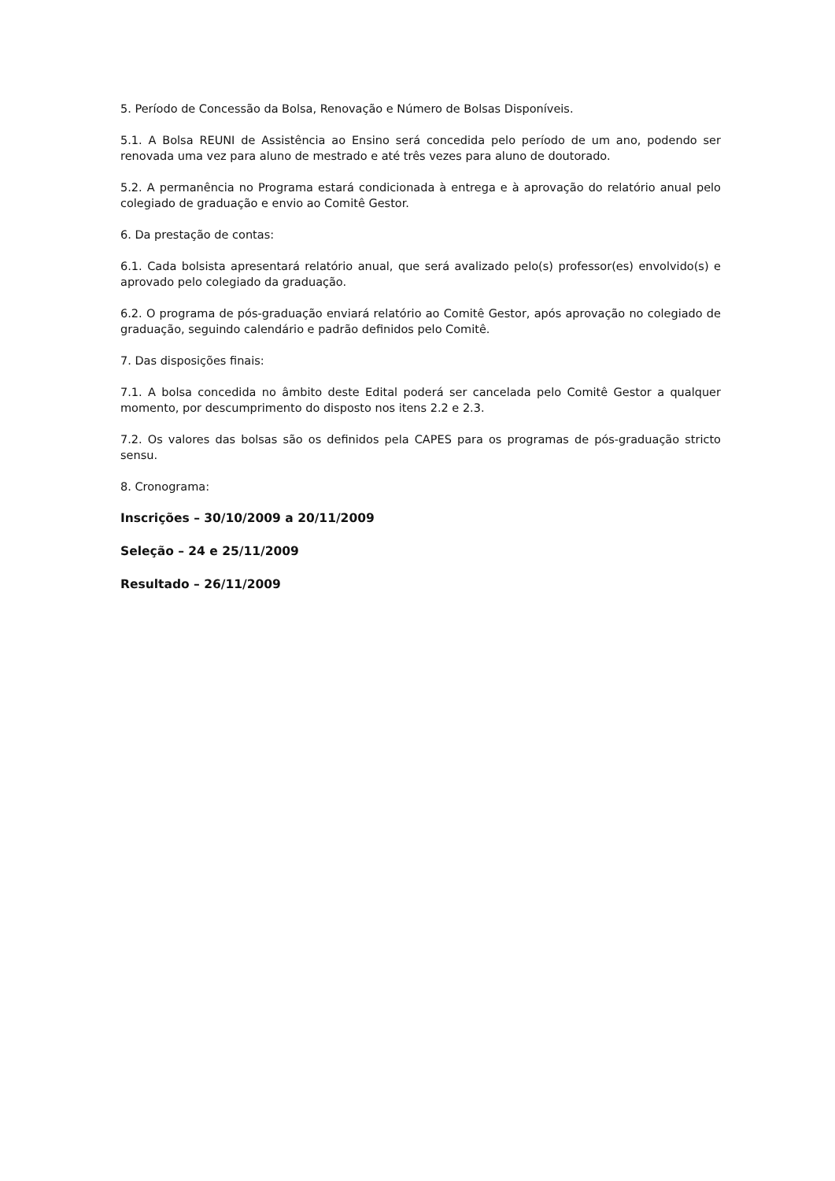5. Período de Concessão da Bolsa, Renovação e Número de Bolsas Disponíveis.
5.1. A Bolsa REUNI de Assistência ao Ensino será concedida pelo período de um ano, podendo ser renovada uma vez para aluno de mestrado e até três vezes para aluno de doutorado.
5.2. A permanência no Programa estará condicionada à entrega e à aprovação do relatório anual pelo colegiado de graduação e envio ao Comitê Gestor.
6. Da prestação de contas:
6.1. Cada bolsista apresentará relatório anual, que será avalizado pelo(s) professor(es) envolvido(s) e aprovado pelo colegiado da graduação.
6.2. O programa de pós-graduação enviará relatório ao Comitê Gestor, após aprovação no colegiado de graduação, seguindo calendário e padrão definidos pelo Comitê.
7. Das disposições finais:
7.1. A bolsa concedida no âmbito deste Edital poderá ser cancelada pelo Comitê Gestor a qualquer momento, por descumprimento do disposto nos itens 2.2 e 2.3.
7.2. Os valores das bolsas são os definidos pela CAPES para os programas de pós-graduação stricto sensu.
8. Cronograma:
Inscrições – 30/10/2009 a 20/11/2009
Seleção – 24 e 25/11/2009
Resultado – 26/11/2009